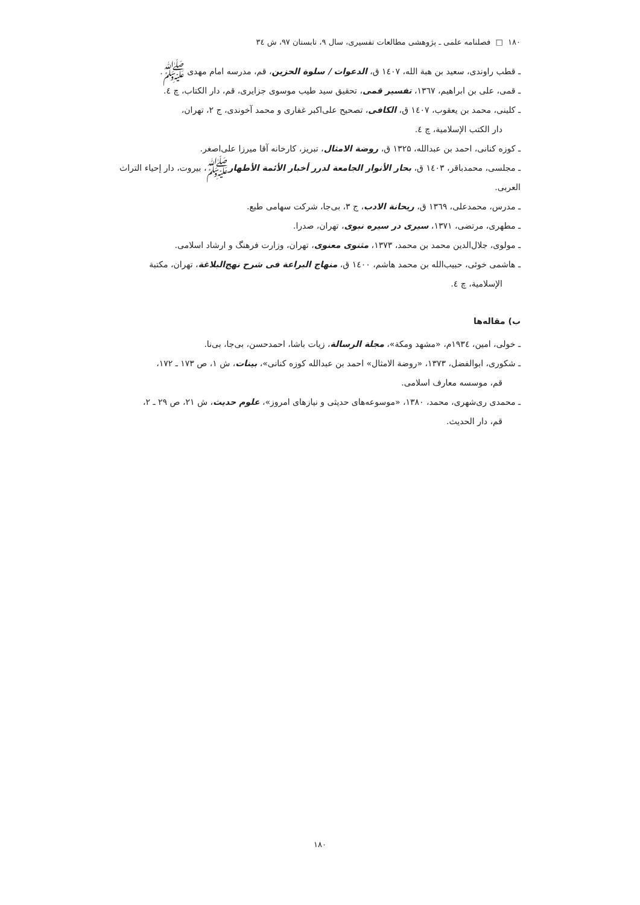۱۸۰ □ فصلنامه علمی ـ پژوهشی مطالعات تفسیری، سال ۹، تابستان ۹۷، ش ۳٤
ـ قطب راوندی، سعید بن هبة الله، ١٤٠٧ ق، الدعوات / سلوة الحزين، قم، مدرسه امام مهدی ﷺ.
ـ قمی، علی بن ابراهیم، ۱۳٦۷، تفسیر قمی، تحقیق سید طیب موسوی جزایری، قم، دار الکتاب، چ ٤.
ـ کلینی، محمد بن یعقوب، ١٤٠٧ ق، الکافی، تصحیح علی‌اکبر غفاری و محمد آخوندی، ج ۲، تهران،
دار الکتب الإسلامیة، چ ٤.
ـ کوزه کنانی، احمد بن عبدالله، ۱۳۲۵ ق، روضة الامثال، تبریز، کارخانه آقا میرزا علی‌اصغر.
ـ مجلسی، محمدباقر، ١٤٠٣ ق، بحار الأنوار الجامعة لدرر أخبار الأئمة الأطهارﷺ، بیروت، دار إحیاء التراث العربی.
ـ مدرس، محمدعلی، ۱۳٦۹ ق، ریحانة الادب، ج ۳، بی‌جا، شرکت سهامی طبع.
ـ مطهری، مرتضی، ۱۳۷۱، سیری در سیره نبوی، تهران، صدرا.
ـ مولوی، جلال‌الدین محمد بن محمد، ۱۳۷۳، مثنوی معنوی، تهران، وزارت فرهنگ و ارشاد اسلامی.
ـ هاشمی خوئی، حبیب‌الله بن محمد هاشم، ١٤٠٠ ق، منهاج البراعة فی شرح نهج‌البلاغة، تهران، مکتبة
الإسلامیة، چ ٤.
ب) مقاله‌ها
ـ خولی، امین، ۱۹۳٤م، «مشهد ومکة»، مجلة الرسالة، زیات باشا، احمدحسن، بی‌جا، بی‌نا.
ـ شکوری، ابوالفضل، ۱۳۷۳، «روضة الامثال» احمد بن عبدالله کوزه کنانی»، بینات، ش ۱، ص ۱۷۳ ـ ۱۷۲،
قم، موسسه معارف اسلامی.
ـ محمدی ری‌شهری، محمد، ۱۳۸۰، «موسوعه‌های حدیثی و نیازهای امروز»، علوم حدیث، ش ۲۱، ص ۲۹ ـ ۲،
قم، دار الحدیث.
۱۸۰